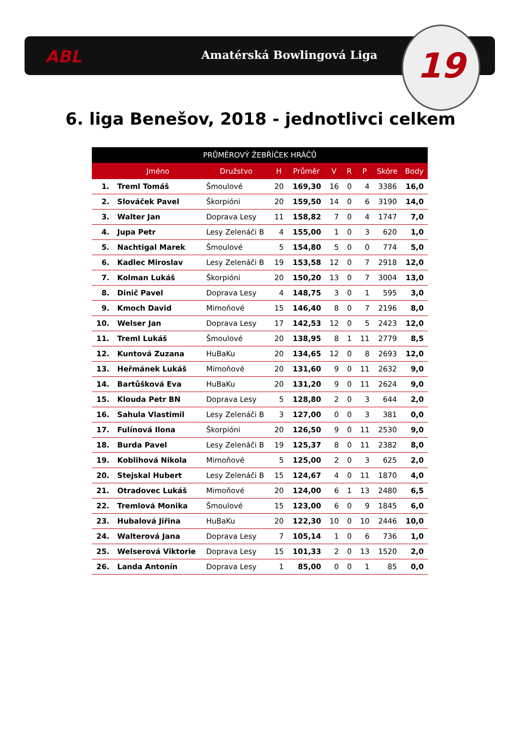ABL Amatérská Bowlingová Liga
19
6. liga Benešov, 2018 - jednotlivci celkem
| PRŮMĚROVÝ ŽEBŘÍČEK HRÁČŮ | | | | | | | | | |
| --- | --- | --- | --- | --- | --- | --- | --- | --- | --- |
| | Jméno | Družstvo | H | Průměr | V | R | P | Skóre | Body |
| 1. | Treml Tomáš | Šmoulové | 20 | 169,30 | 16 | 0 | 4 | 3386 | 16,0 |
| 2. | Slováček Pavel | Škorpióni | 20 | 159,50 | 14 | 0 | 6 | 3190 | 14,0 |
| 3. | Walter Jan | Doprava Lesy | 11 | 158,82 | 7 | 0 | 4 | 1747 | 7,0 |
| 4. | Jupa Petr | Lesy Zelenáči B | 4 | 155,00 | 1 | 0 | 3 | 620 | 1,0 |
| 5. | Nachtigal Marek | Šmoulové | 5 | 154,80 | 5 | 0 | 0 | 774 | 5,0 |
| 6. | Kadlec Miroslav | Lesy Zelenáči B | 19 | 153,58 | 12 | 0 | 7 | 2918 | 12,0 |
| 7. | Kolman Lukáš | Škorpióni | 20 | 150,20 | 13 | 0 | 7 | 3004 | 13,0 |
| 8. | Dinič Pavel | Doprava Lesy | 4 | 148,75 | 3 | 0 | 1 | 595 | 3,0 |
| 9. | Kmoch David | Mimoňové | 15 | 146,40 | 8 | 0 | 7 | 2196 | 8,0 |
| 10. | Welser Jan | Doprava Lesy | 17 | 142,53 | 12 | 0 | 5 | 2423 | 12,0 |
| 11. | Treml Lukáš | Šmoulové | 20 | 138,95 | 8 | 1 | 11 | 2779 | 8,5 |
| 12. | Kuntová Zuzana | HuBaKu | 20 | 134,65 | 12 | 0 | 8 | 2693 | 12,0 |
| 13. | Heřmánek Lukáš | Mimoňové | 20 | 131,60 | 9 | 0 | 11 | 2632 | 9,0 |
| 14. | Bartůšková Eva | HuBaKu | 20 | 131,20 | 9 | 0 | 11 | 2624 | 9,0 |
| 15. | Klouda Petr BN | Doprava Lesy | 5 | 128,80 | 2 | 0 | 3 | 644 | 2,0 |
| 16. | Sahula Vlastimil | Lesy Zelenáči B | 3 | 127,00 | 0 | 0 | 3 | 381 | 0,0 |
| 17. | Fulínová Ilona | Škorpióni | 20 | 126,50 | 9 | 0 | 11 | 2530 | 9,0 |
| 18. | Burda Pavel | Lesy Zelenáči B | 19 | 125,37 | 8 | 0 | 11 | 2382 | 8,0 |
| 19. | Koblihová Nikola | Mimoňové | 5 | 125,00 | 2 | 0 | 3 | 625 | 2,0 |
| 20. | Stejskal Hubert | Lesy Zelenáči B | 15 | 124,67 | 4 | 0 | 11 | 1870 | 4,0 |
| 21. | Otradovec Lukáš | Mimoňové | 20 | 124,00 | 6 | 1 | 13 | 2480 | 6,5 |
| 22. | Tremlová Monika | Šmoulové | 15 | 123,00 | 6 | 0 | 9 | 1845 | 6,0 |
| 23. | Hubalová Jiřina | HuBaKu | 20 | 122,30 | 10 | 0 | 10 | 2446 | 10,0 |
| 24. | Walterová Jana | Doprava Lesy | 7 | 105,14 | 1 | 0 | 6 | 736 | 1,0 |
| 25. | Welserová Viktorie | Doprava Lesy | 15 | 101,33 | 2 | 0 | 13 | 1520 | 2,0 |
| 26. | Landa Antonín | Doprava Lesy | 1 | 85,00 | 0 | 0 | 1 | 85 | 0,0 |